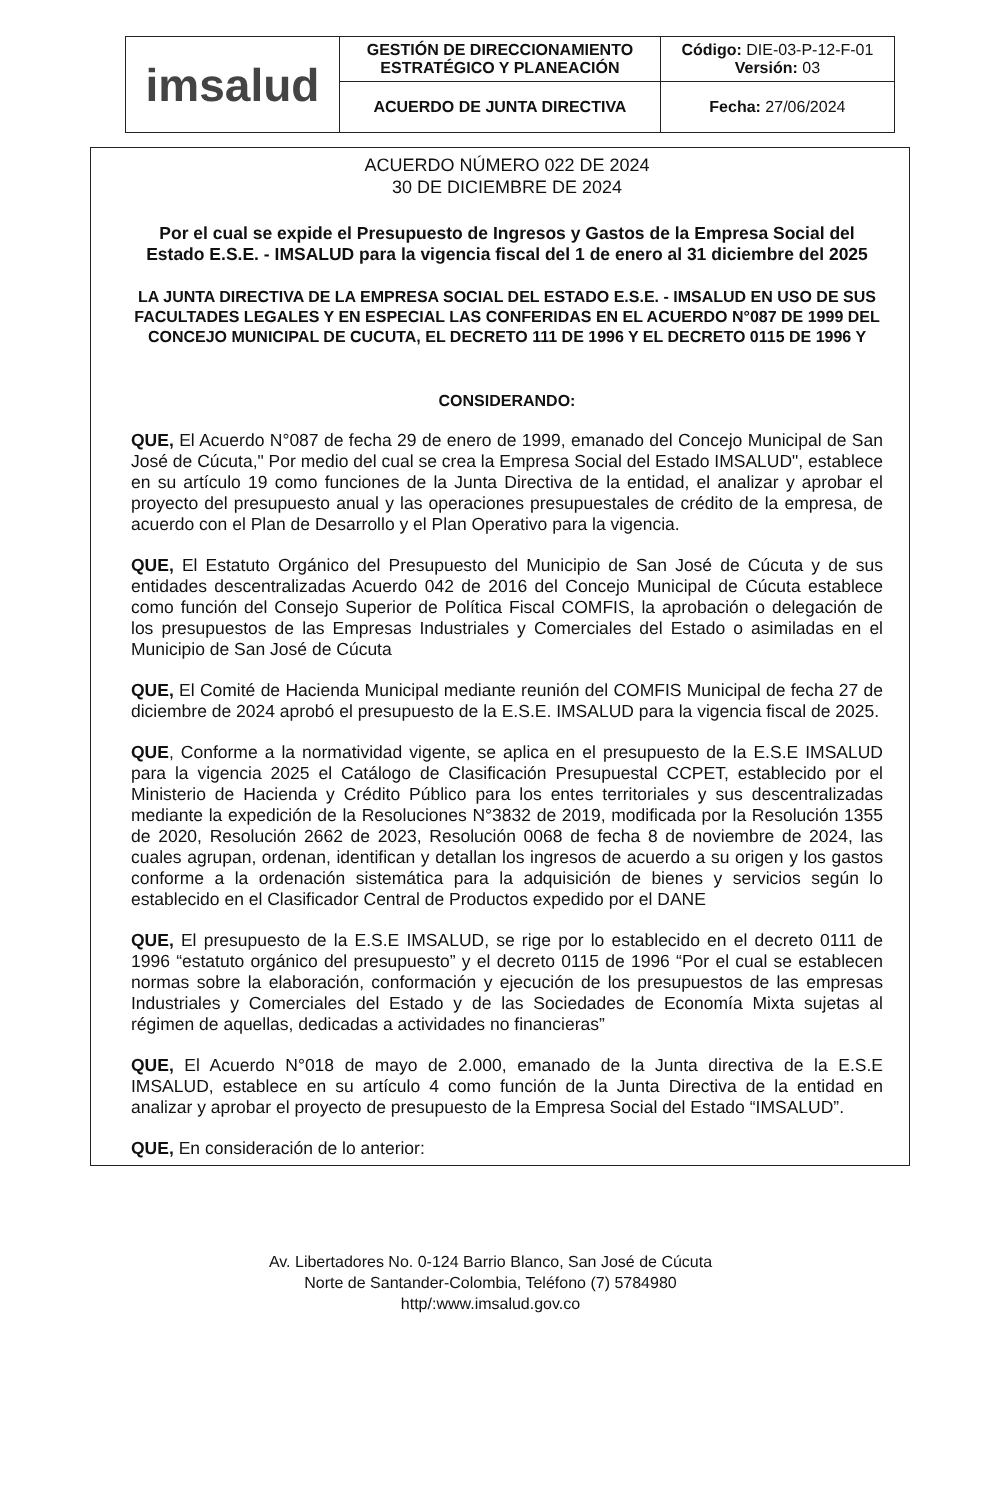| imsalud | GESTIÓN DE DIRECCIONAMIENTO ESTRATÉGICO Y PLANEACIÓN | Código: DIE-03-P-12-F-01 Versión: 03 |
| | ACUERDO DE JUNTA DIRECTIVA | Fecha: 27/06/2024 |
ACUERDO NÚMERO 022 DE 2024
30 DE DICIEMBRE DE 2024
Por el cual se expide el Presupuesto de Ingresos y Gastos de la Empresa Social del Estado E.S.E. - IMSALUD para la vigencia fiscal del 1 de enero al 31 diciembre del 2025
LA JUNTA DIRECTIVA DE LA EMPRESA SOCIAL DEL ESTADO E.S.E. - IMSALUD EN USO DE SUS FACULTADES LEGALES Y EN ESPECIAL LAS CONFERIDAS EN EL ACUERDO N°087 DE 1999 DEL CONCEJO MUNICIPAL DE CUCUTA, EL DECRETO 111 DE 1996 Y EL DECRETO 0115 DE 1996 Y
CONSIDERANDO:
QUE, El Acuerdo N°087 de fecha 29 de enero de 1999, emanado del Concejo Municipal de San José de Cúcuta," Por medio del cual se crea la Empresa Social del Estado IMSALUD", establece en su artículo 19 como funciones de la Junta Directiva de la entidad, el analizar y aprobar el proyecto del presupuesto anual y las operaciones presupuestales de crédito de la empresa, de acuerdo con el Plan de Desarrollo y el Plan Operativo para la vigencia.
QUE, El Estatuto Orgánico del Presupuesto del Municipio de San José de Cúcuta y de sus entidades descentralizadas Acuerdo 042 de 2016 del Concejo Municipal de Cúcuta establece como función del Consejo Superior de Política Fiscal COMFIS, la aprobación o delegación de los presupuestos de las Empresas Industriales y Comerciales del Estado o asimiladas en el Municipio de San José de Cúcuta
QUE, El Comité de Hacienda Municipal mediante reunión del COMFIS Municipal de fecha 27 de diciembre de 2024 aprobó el presupuesto de la E.S.E. IMSALUD para la vigencia fiscal de 2025.
QUE, Conforme a la normatividad vigente, se aplica en el presupuesto de la E.S.E IMSALUD para la vigencia 2025 el Catálogo de Clasificación Presupuestal CCPET, establecido por el Ministerio de Hacienda y Crédito Público para los entes territoriales y sus descentralizadas mediante la expedición de la Resoluciones N°3832 de 2019, modificada por la Resolución 1355 de 2020, Resolución 2662 de 2023, Resolución 0068 de fecha 8 de noviembre de 2024, las cuales agrupan, ordenan, identifican y detallan los ingresos de acuerdo a su origen y los gastos conforme a la ordenación sistemática para la adquisición de bienes y servicios según lo establecido en el Clasificador Central de Productos expedido por el DANE
QUE, El presupuesto de la E.S.E IMSALUD, se rige por lo establecido en el decreto 0111 de 1996 “estatuto orgánico del presupuesto” y el decreto 0115 de 1996 “Por el cual se establecen normas sobre la elaboración, conformación y ejecución de los presupuestos de las empresas Industriales y Comerciales del Estado y de las Sociedades de Economía Mixta sujetas al régimen de aquellas, dedicadas a actividades no financieras”
QUE, El Acuerdo N°018 de mayo de 2.000, emanado de la Junta directiva de la E.S.E IMSALUD, establece en su artículo 4 como función de la Junta Directiva de la entidad en analizar y aprobar el proyecto de presupuesto de la Empresa Social del Estado “IMSALUD”.
QUE, En consideración de lo anterior:
Av. Libertadores No. 0-124 Barrio Blanco, San José de Cúcuta
Norte de Santander-Colombia, Teléfono (7) 5784980
http/:www.imsalud.gov.co